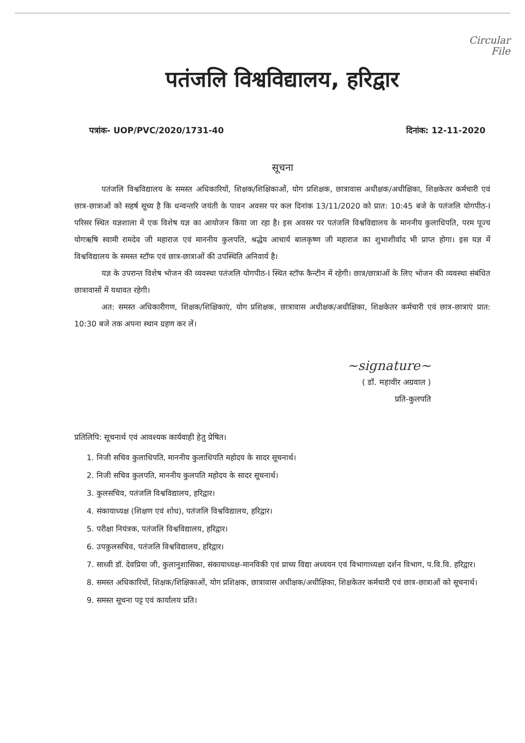Circular
File
पतंजलि विश्वविद्यालय, हरिद्वार
पत्रांक- UOP/PVC/2020/1731-40 दिनांक: 12-11-2020
सूचना
पतंजलि विश्वविद्यालय के समस्त अधिकारियों, शिक्षक/शिक्षिकाओं, योग प्रशिक्षक, छात्रावास अधीक्षक/अधीक्षिका, शिक्षकेतर कर्मचारी एवं छात्र-छात्राओं को सहर्ष सूच्य है कि धन्वन्तरि जयंती के पावन अवसर पर कल दिनांक 13/11/2020 को प्रात: 10:45 बजे के पतंजलि योगपीठ-I परिसर स्थित यज्ञशाला में एक विशेष यज्ञ का आयोजन किया जा रहा है। इस अवसर पर पतंजलि विश्वविद्यालय के माननीय कुलाधिपति, परम पूज्य योगऋषि स्वामी रामदेव जी महाराज एवं माननीय कुलपति, श्रद्धेय आचार्य बालकृष्ण जी महाराज का शुभाशीर्वाद भी प्राप्त होगा। इस यज्ञ में विश्वविद्यालय के समस्त स्टॉफ एवं छात्र-छात्राओं की उपस्थिति अनिवार्य है।
यज्ञ के उपरान्त विशेष भोजन की व्यवस्था पतंजलि योगपीठ-I स्थित स्टॉफ कैन्टीन में रहेगी। छात्र/छात्राओं के लिए भोजन की व्यवस्था संबंधित छात्रावासों में यथावत रहेगी।
अत: समस्त अधिकारीगण, शिक्षक/शिक्षिकाएं, योग प्रशिक्षक, छात्रावास अधीक्षक/अधीक्षिका, शिक्षकेतर कर्मचारी एवं छात्र-छात्राएं प्रात: 10:30 बजे तक अपना स्थान ग्रहण कर लें।
~signature~
( डॉ. महावीर अग्रवाल )
प्रति-कुलपति
प्रतिलिपि: सूचनार्थ एवं आवश्यक कार्यवाही हेतु प्रेषित।
1. निजी सचिव कुलाधिपति, माननीय कुलाधिपति महोदय के सादर सूचनार्थ।
2. निजी सचिव कुलपति, माननीय कुलपति महोदय के सादर सूचनार्थ।
3. कुलसचिव, पतंजलि विश्वविद्यालय, हरिद्वार।
4. संकायाध्यक्ष (शिक्षण एवं शोध), पतंजलि विश्वविद्यालय, हरिद्वार।
5. परीक्षा नियंत्रक, पतंजलि विश्वविद्यालय, हरिद्वार।
6. उपकुलसचिव, पतंजलि विश्वविद्यालय, हरिद्वार।
7. साध्वी डॉ. देवप्रिया जी, कुलानुशासिका, संकायाध्यक्ष-मानविकी एवं प्राच्य विद्या अध्ययन एवं विभागाध्यक्षा दर्शन विभाग, प.वि.वि. हरिद्वार।
8. समस्त अधिकारियों, शिक्षक/शिक्षिकाओं, योग प्रशिक्षक, छात्रावास अधीक्षक/अधीक्षिका, शिक्षकेतर कर्मचारी एवं छात्र-छात्राओं को सूचनार्थ।
9. समस्त सूचना पट्ट एवं कार्यालय प्रति।